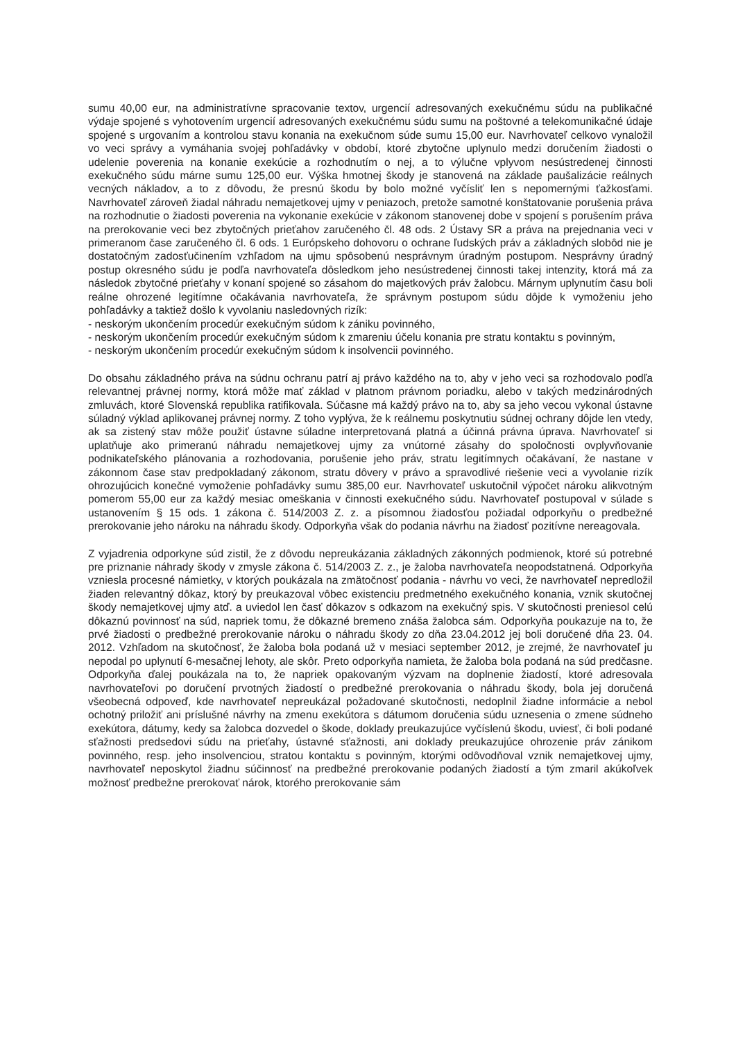sumu 40,00 eur, na administratívne spracovanie textov, urgencií adresovaných exekučnému súdu na publikačné výdaje spojené s vyhotovením urgencií adresovaných exekučnému súdu sumu na poštovné a telekomunikačné údaje spojené s urgovaním a kontrolou stavu konania na exekučnom súde sumu 15,00 eur. Navrhovateľ celkovo vynaložil vo veci správy a vymáhania svojej pohľadávky v období, ktoré zbytočne uplynulo medzi doručením žiadosti o udelenie poverenia na konanie exekúcie a rozhodnutím o nej, a to výlučne vplyvom nesústredenej činnosti exekučného súdu márne sumu 125,00 eur. Výška hmotnej škody je stanovená na základe paušalizácie reálnych vecných nákladov, a to z dôvodu, že presnú škodu by bolo možné vyčísliť len s nepomernými ťažkosťami. Navrhovateľ zároveň žiadal náhradu nemajetkovej ujmy v peniazoch, pretože samotné konštatovanie porušenia práva na rozhodnutie o žiadosti poverenia na vykonanie exekúcie v zákonom stanovenej dobe v spojení s porušením práva na prerokovanie veci bez zbytočných prieťahov zaručeného čl. 48 ods. 2 Ústavy SR a práva na prejednania veci v primeranom čase zaručeného čl. 6 ods. 1 Európskeho dohovoru o ochrane ľudských práv a základných slobôd nie je dostatočným zadosťučinením vzhľadom na ujmu spôsobenú nesprávnym úradným postupom. Nesprávny úradný postup okresného súdu je podľa navrhovateľa dôsledkom jeho nesústredenej činnosti takej intenzity, ktorá má za následok zbytočné prieťahy v konaní spojené so zásahom do majetkových práv žalobcu. Márnym uplynutím času boli reálne ohrozené legitímne očakávania navrhovateľa, že správnym postupom súdu dôjde k vymoženiu jeho pohľadávky a taktiež došlo k vyvolaniu nasledovných rizík:
- neskorým ukončením procedúr exekučným súdom k zániku povinného,
- neskorým ukončením procedúr exekučným súdom k zmareniu účelu konania pre stratu kontaktu s povinným,
- neskorým ukončením procedúr exekučným súdom k insolvencii povinného.
Do obsahu základného práva na súdnu ochranu patrí aj právo každého na to, aby v jeho veci sa rozhodovalo podľa relevantnej právnej normy, ktorá môže mať základ v platnom právnom poriadku, alebo v takých medzinárodných zmluvách, ktoré Slovenská republika ratifikovala. Súčasne má každý právo na to, aby sa jeho vecou vykonal ústavne súladný výklad aplikovanej právnej normy. Z toho vyplýva, že k reálnemu poskytnutiu súdnej ochrany dôjde len vtedy, ak sa zistený stav môže použiť ústavne súladne interpretovaná platná a účinná právna úprava. Navrhovateľ si uplatňuje ako primeranú náhradu nemajetkovej ujmy za vnútorné zásahy do spoločnosti ovplyvňovanie podnikateľského plánovania a rozhodovania, porušenie jeho práv, stratu legitímnych očakávaní, že nastane v zákonnom čase stav predpokladaný zákonom, stratu dôvery v právo a spravodlivé riešenie veci a vyvolanie rizík ohrozujúcich konečné vymoženie pohľadávky sumu 385,00 eur. Navrhovateľ uskutočnil výpočet nároku alikvotným pomerom 55,00 eur za každý mesiac omeškania v činnosti exekučného súdu. Navrhovateľ postupoval v súlade s ustanovením § 15 ods. 1 zákona č. 514/2003 Z. z. a písomnou žiadosťou požiadal odporkyňu o predbežné prerokovanie jeho nároku na náhradu škody. Odporkyňa však do podania návrhu na žiadosť pozitívne nereagovala.
Z vyjadrenia odporkyne súd zistil, že z dôvodu nepreukázania základných zákonných podmienok, ktoré sú potrebné pre priznanie náhrady škody v zmysle zákona č. 514/2003 Z. z., je žaloba navrhovateľa neopodstatnená. Odporkyňa vzniesla procesné námietky, v ktorých poukázala na zmätočnosť podania - návrhu vo veci, že navrhovateľ nepredložil žiaden relevantný dôkaz, ktorý by preukazoval vôbec existenciu predmetného exekučného konania, vznik skutočnej škody nemajetkovej ujmy atď. a uviedol len časť dôkazov s odkazom na exekučný spis. V skutočnosti preniesol celú dôkaznú povinnosť na súd, napriek tomu, že dôkazné bremeno znáša žalobca sám. Odporkyňa poukazuje na to, že prvé žiadosti o predbežné prerokovanie nároku o náhradu škody zo dňa 23.04.2012 jej boli doručené dňa 23. 04. 2012. Vzhľadom na skutočnosť, že žaloba bola podaná už v mesiaci september 2012, je zrejmé, že navrhovateľ ju nepodal po uplynutí 6-mesačnej lehoty, ale skôr. Preto odporkyňa namieta, že žaloba bola podaná na súd predčasne. Odporkyňa ďalej poukázala na to, že napriek opakovaným výzvam na doplnenie žiadostí, ktoré adresovala navrhovateľovi po doručení prvotných žiadostí o predbežné prerokovania o náhradu škody, bola jej doručená všeobecná odpoveď, kde navrhovateľ nepreukázal požadované skutočnosti, nedoplnil žiadne informácie a nebol ochotný priložiť ani príslušné návrhy na zmenu exekútora s dátumom doručenia súdu uznesenia o zmene súdneho exekútora, dátumy, kedy sa žalobca dozvedel o škode, doklady preukazujúce vyčíslenú škodu, uviesť, či boli podané sťažnosti predsedovi súdu na prieťahy, ústavné sťažnosti, ani doklady preukazujúce ohrozenie práv zánikom povinného, resp. jeho insolvenciou, stratou kontaktu s povinným, ktorými odôvodňoval vznik nemajetkovej ujmy, navrhovateľ neposkytol žiadnu súčinnosť na predbežné prerokovanie podaných žiadostí a tým zmaril akúkoľvek možnosť predbežne prerokovať nárok, ktorého prerokovanie sám